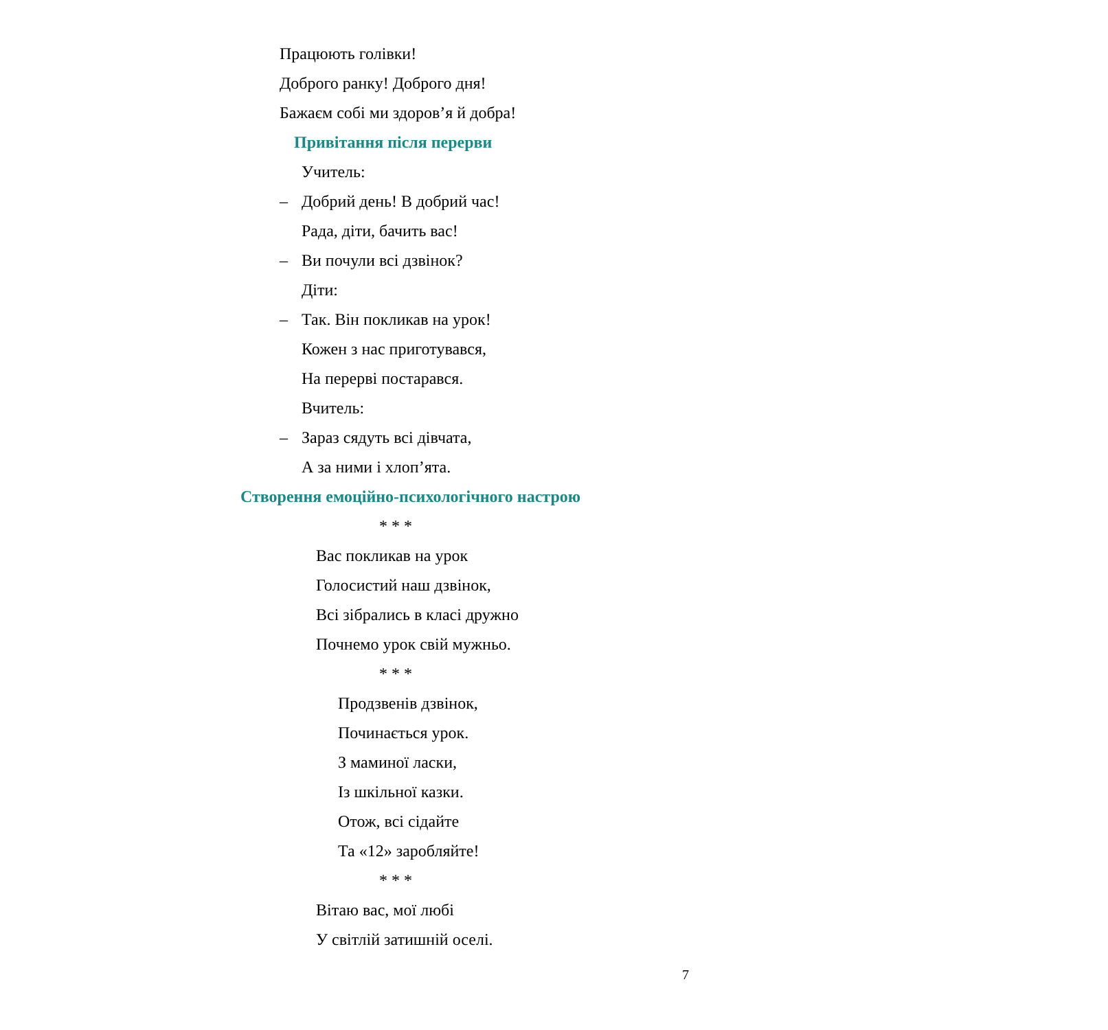Працюють голівки!
Доброго ранку! Доброго дня!
Бажаєм собі ми здоров’я й добра!
Привітання після перерви
Учитель:
– Добрий день! В добрий час!
Рада, діти, бачить вас!
– Ви почули всі дзвінок?
Діти:
– Так. Він покликав на урок!
Кожен з нас приготувався,
На перерві постарався.
Вчитель:
– Зараз сядуть всі дівчата,
А за ними і хлоп’ята.
Створення емоційно-психологічного настрою
* * *
Вас покликав на урок
Голосистий наш дзвінок,
Всі зібрались в класі дружно
Почнемо урок свій мужньо.
* * *
Продзвенів дзвінок,
Починається урок.
З маминої ласки,
Із шкільної казки.
Отож, всі сідайте
Та «12» заробляйте!
* * *
Вітаю вас, мої любі
У світлій затишній оселі.
7